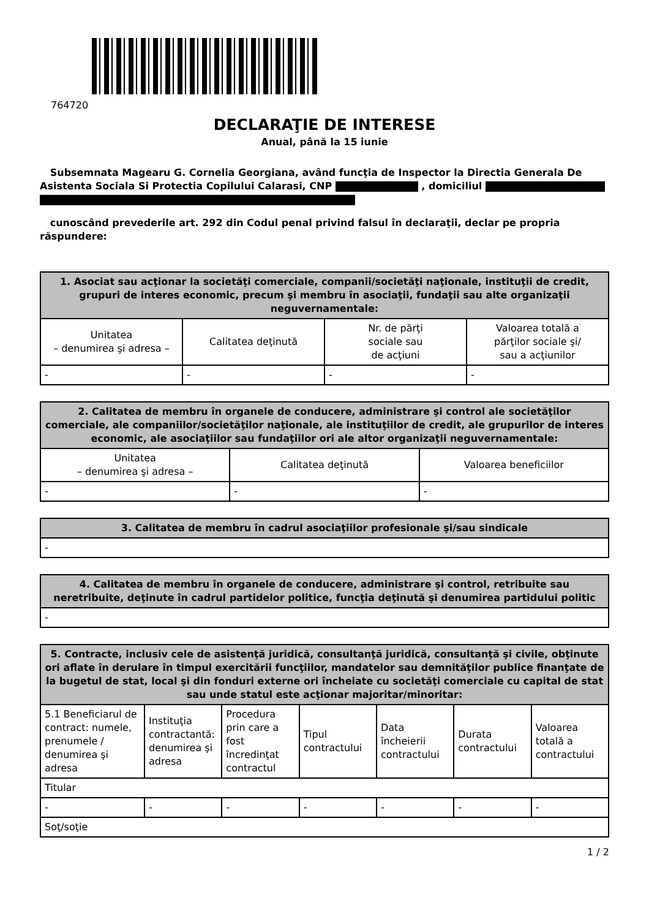764720
DECLARAŢIE DE INTERESE
Anual, până la 15 iunie
Subsemnata Magearu G. Cornelia Georgiana, având funcţia de Inspector la Directia Generala De Asistenta Sociala Si Protectia Copilului Calarasi, CNP , domiciliul
cunoscând prevederile art. 292 din Codul penal privind falsul în declaraţii, declar pe propria răspundere:
| 1. Asociat sau acţionar la societăţi comerciale, companii/societăţi naţionale, instituţii de credit, grupuri de interes economic, precum şi membru în asociaţii, fundaţii sau alte organizaţii neguvernamentale: | | | |
| --- | --- | --- | --- |
| Unitatea – denumirea şi adresa – | Calitatea deţinută | Nr. de părţi sociale sau de acţiuni | Valoarea totală a părţilor sociale şi/ sau a acţiunilor |
| - | - | - | - |
| 2. Calitatea de membru în organele de conducere, administrare şi control ale societăţilor comerciale, ale companiilor/societăţilor naţionale, ale instituţiilor de credit, ale grupurilor de interes economic, ale asociaţiilor sau fundaţiilor ori ale altor organizaţii neguvernamentale: | | |
| --- | --- | --- |
| Unitatea – denumirea şi adresa – | Calitatea deţinută | Valoarea beneficiilor |
| - | - | - |
| 3. Calitatea de membru în cadrul asociaţiilor profesionale şi/sau sindicale |
| --- |
| - |
| 4. Calitatea de membru în organele de conducere, administrare şi control, retribuite sau neretribuite, deţinute în cadrul partidelor politice, funcţia deţinută şi denumirea partidului politic |
| --- |
| - |
| 5. Contracte, inclusiv cele de asistenţă juridică, consultanţă juridică, consultanţă şi civile, obţinute ori aflate în derulare în timpul exercitării funcţiilor, mandatelor sau demnităţilor publice finanţate de la bugetul de stat, local şi din fonduri externe ori încheiate cu societăţi comerciale cu capital de stat sau unde statul este acţionar majoritar/minoritar: | | | | | | |
| --- | --- | --- | --- | --- | --- | --- |
| 5.1 Beneficiarul de contract: numele, prenumele / denumirea şi adresa | Instituţia contractantă: denumirea şi adresa | Procedura prin care a fost încredinţat contractul | Tipul contractului | Data încheierii contractului | Durata contractului | Valoarea totală a contractului |
| Titular | | | | | | |
| - | - | - | - | - | - | - |
| Soţ/soţie | | | | | | |
1 / 2